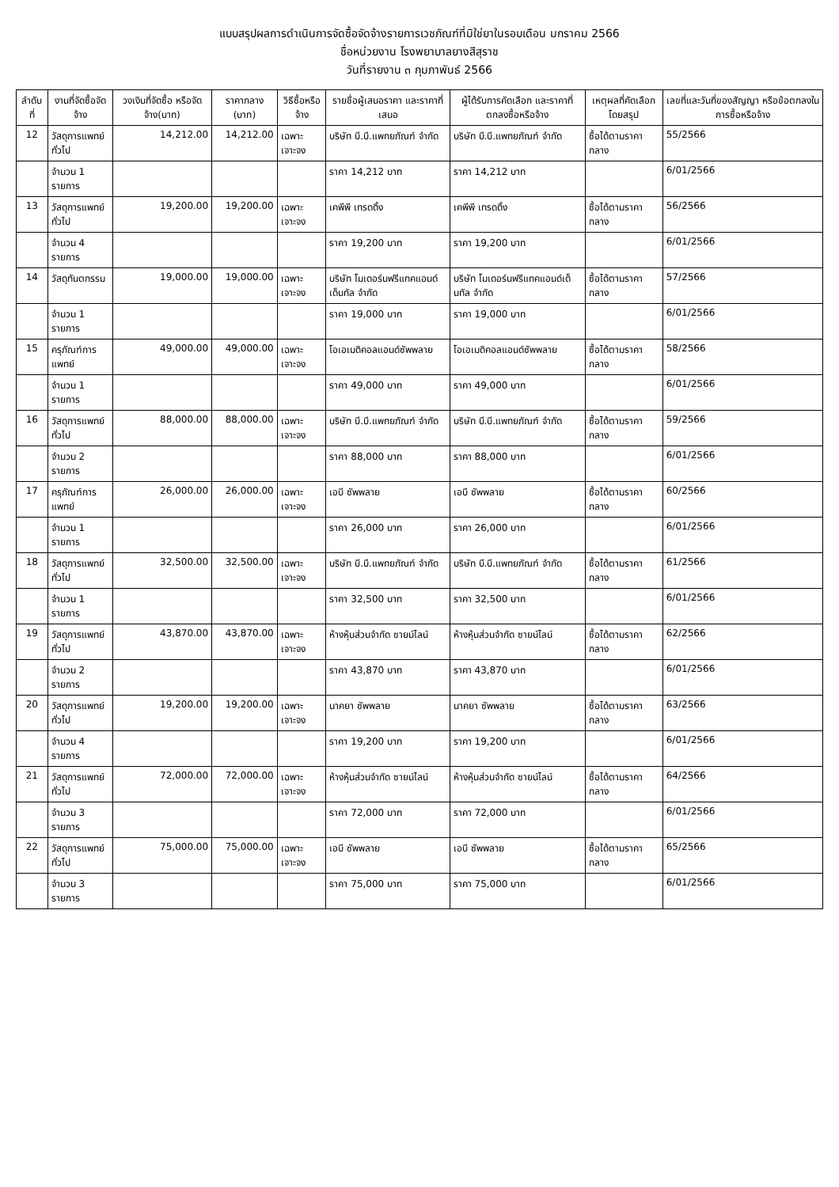แบบสรุปผลการดำเนินการจัดซื้อจัดจ้างรายการเวชภัณฑ์ที่มิใช่ยาในรอบเดือน มกราคม 2566
ชื่อหน่วยงาน โรงพยาบาลยางสีสุราช
วันที่รายงาน ๓ กุมภาพันธ์ 2566
| ลำดับที่ | งานที่จัดซื้อจัดจ้าง | วงเงินที่จัดซื้อ หรือจัดจ้าง(บาท) | ราคากลาง (บาท) | วิธีซื้อหรือจ้าง | รายชื่อผู้เสนอราคา และราคาที่เสนอ | ผู้ได้รับการคัดเลือก และราคาที่ตกลงซื้อหรือจ้าง | เหตุผลที่คัดเลือกโดยสรุป | เลขที่และวันที่ของสัญญา หรือข้อตกลงในการซื้อหรือจ้าง |
| --- | --- | --- | --- | --- | --- | --- | --- | --- |
| 12 | วัสดุการแพทย์ทั่วไป | 14,212.00 | 14,212.00 | เฉพาะเจาะจง | บริษัท บี.บี.แพทยภัณฑ์ จำกัด | บริษัท บี.บี.แพทยภัณฑ์ จำกัด | ซื้อได้ตามราคากลาง | 55/2566 |
| | จำนวน 1 รายการ | | | | ราคา 14,212 บาท | ราคา 14,212 บาท | | 6/01/2566 |
| 13 | วัสดุการแพทย์ทั่วไป | 19,200.00 | 19,200.00 | เฉพาะเจาะจง | เคพีพี เทรดดิ้ง | เคพีพี เทรดดิ้ง | ซื้อได้ตามราคากลาง | 56/2566 |
| | จำนวน 4 รายการ | | | | ราคา 19,200 บาท | ราคา 19,200 บาท | | 6/01/2566 |
| 14 | วัสดุทันตกรรม | 19,000.00 | 19,000.00 | เฉพาะเจาะจง | บริษัท โมเดอร์นฟรีแทคแอนด์เด็นทัล จำกัด | บริษัท โมเดอร์นฟรีแทคแอนด์เด็นทัล จำกัด | ซื้อได้ตามราคากลาง | 57/2566 |
| | จำนวน 1 รายการ | | | | ราคา 19,000 บาท | ราคา 19,000 บาท | | 6/01/2566 |
| 15 | ครุภัณฑ์การแพทย์ | 49,000.00 | 49,000.00 | เฉพาะเจาะจง | โอเอเมดิคอลแอนด์ซัพพลาย | โอเอเมดิคอลแอนด์ซัพพลาย | ซื้อได้ตามราคากลาง | 58/2566 |
| | จำนวน 1 รายการ | | | | ราคา 49,000 บาท | ราคา 49,000 บาท | | 6/01/2566 |
| 16 | วัสดุการแพทย์ทั่วไป | 88,000.00 | 88,000.00 | เฉพาะเจาะจง | บริษัท บี.บี.แพทยภัณฑ์ จำกัด | บริษัท บี.บี.แพทยภัณฑ์ จำกัด | ซื้อได้ตามราคากลาง | 59/2566 |
| | จำนวน 2 รายการ | | | | ราคา 88,000 บาท | ราคา 88,000 บาท | | 6/01/2566 |
| 17 | ครุภัณฑ์การแพทย์ | 26,000.00 | 26,000.00 | เฉพาะเจาะจง | เอบี ซัพพลาย | เอบี ซัพพลาย | ซื้อได้ตามราคากลาง | 60/2566 |
| | จำนวน 1 รายการ | | | | ราคา 26,000 บาท | ราคา 26,000 บาท | | 6/01/2566 |
| 18 | วัสดุการแพทย์ทั่วไป | 32,500.00 | 32,500.00 | เฉพาะเจาะจง | บริษัท บี.บี.แพทยภัณฑ์ จำกัด | บริษัท บี.บี.แพทยภัณฑ์ จำกัด | ซื้อได้ตามราคากลาง | 61/2566 |
| | จำนวน 1 รายการ | | | | ราคา 32,500 บาท | ราคา 32,500 บาท | | 6/01/2566 |
| 19 | วัสดุการแพทย์ทั่วไป | 43,870.00 | 43,870.00 | เฉพาะเจาะจง | ห้างหุ้นส่วนจำกัด ซายน์ไลน์ | ห้างหุ้นส่วนจำกัด ซายน์ไลน์ | ซื้อได้ตามราคากลาง | 62/2566 |
| | จำนวน 2 รายการ | | | | ราคา 43,870 บาท | ราคา 43,870 บาท | | 6/01/2566 |
| 20 | วัสดุการแพทย์ทั่วไป | 19,200.00 | 19,200.00 | เฉพาะเจาะจง | นาคยา ซัพพลาย | นาคยา ซัพพลาย | ซื้อได้ตามราคากลาง | 63/2566 |
| | จำนวน 4 รายการ | | | | ราคา 19,200 บาท | ราคา 19,200 บาท | | 6/01/2566 |
| 21 | วัสดุการแพทย์ทั่วไป | 72,000.00 | 72,000.00 | เฉพาะเจาะจง | ห้างหุ้นส่วนจำกัด ซายน์ไลน์ | ห้างหุ้นส่วนจำกัด ซายน์ไลน์ | ซื้อได้ตามราคากลาง | 64/2566 |
| | จำนวน 3 รายการ | | | | ราคา 72,000 บาท | ราคา 72,000 บาท | | 6/01/2566 |
| 22 | วัสดุการแพทย์ทั่วไป | 75,000.00 | 75,000.00 | เฉพาะเจาะจง | เอบี ซัพพลาย | เอบี ซัพพลาย | ซื้อได้ตามราคากลาง | 65/2566 |
| | จำนวน 3 รายการ | | | | ราคา 75,000 บาท | ราคา 75,000 บาท | | 6/01/2566 |